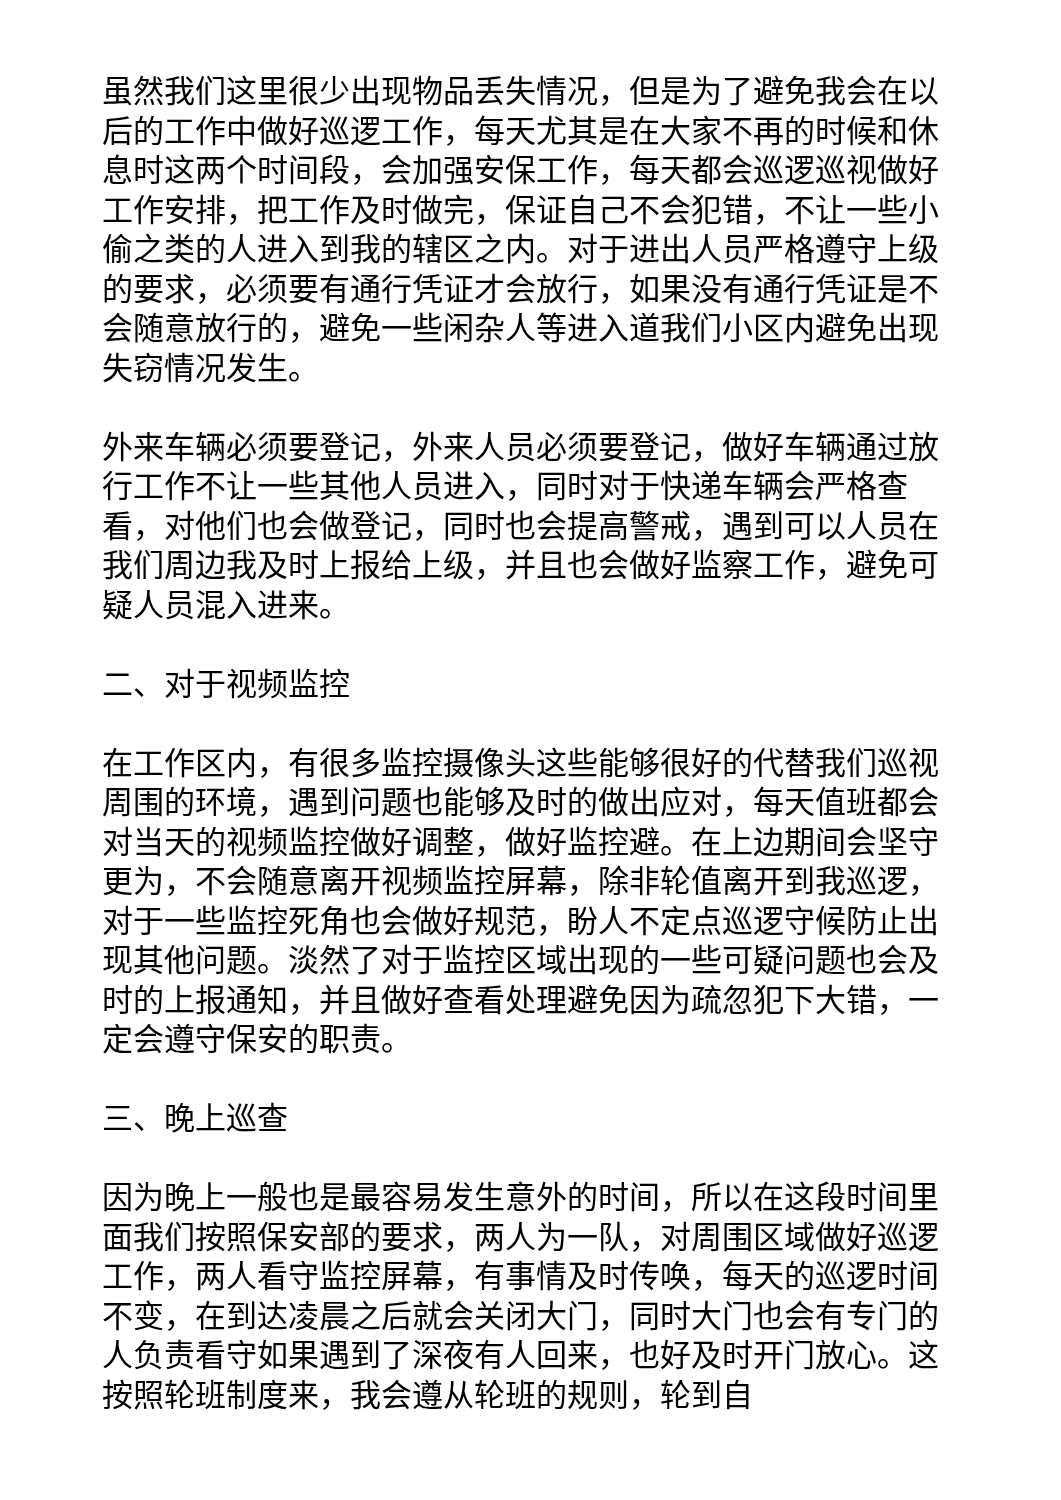虽然我们这里很少出现物品丢失情况，但是为了避免我会在以后的工作中做好巡逻工作，每天尤其是在大家不再的时候和休息时这两个时间段，会加强安保工作，每天都会巡逻巡视做好工作安排，把工作及时做完，保证自己不会犯错，不让一些小偷之类的人进入到我的辖区之内。对于进出人员严格遵守上级的要求，必须要有通行凭证才会放行，如果没有通行凭证是不会随意放行的，避免一些闲杂人等进入道我们小区内避免出现失窃情况发生。
外来车辆必须要登记，外来人员必须要登记，做好车辆通过放行工作不让一些其他人员进入，同时对于快递车辆会严格查看，对他们也会做登记，同时也会提高警戒，遇到可以人员在我们周边我及时上报给上级，并且也会做好监察工作，避免可疑人员混入进来。
二、对于视频监控
在工作区内，有很多监控摄像头这些能够很好的代替我们巡视周围的环境，遇到问题也能够及时的做出应对，每天值班都会对当天的视频监控做好调整，做好监控避。在上边期间会坚守更为，不会随意离开视频监控屏幕，除非轮值离开到我巡逻，对于一些监控死角也会做好规范，盼人不定点巡逻守候防止出现其他问题。淡然了对于监控区域出现的一些可疑问题也会及时的上报通知，并且做好查看处理避免因为疏忽犯下大错，一定会遵守保安的职责。
三、晚上巡查
因为晚上一般也是最容易发生意外的时间，所以在这段时间里面我们按照保安部的要求，两人为一队，对周围区域做好巡逻工作，两人看守监控屏幕，有事情及时传唤，每天的巡逻时间不变，在到达凌晨之后就会关闭大门，同时大门也会有专门的人负责看守如果遇到了深夜有人回来，也好及时开门放心。这按照轮班制度来，我会遵从轮班的规则，轮到自